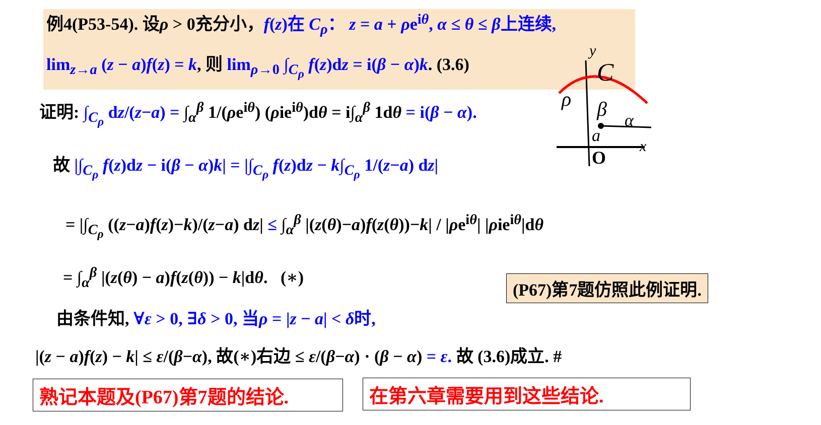例4(P53-54). 设ρ > 0充分小，f(z)在 C<sub>ρ</sub>： z = a + ρe<sup>iθ</sup>, α ≤ θ ≤ β上连续,
lim<sub>z→a</sub> (z − a)f(z) = k, 则 lim<sub>ρ→0</sub> ∫<sub>C<sub>ρ</sub></sub> f(z)dz = i(β − α)k. (3.6)
证明: ∫<sub>C<sub>ρ</sub></sub> dz/(z−a) = ∫<sub>α</sub><sup>β</sup> 1/(ρe<sup>iθ</sup>) (ρie<sup>iθ</sup>)dθ = i∫<sub>α</sub><sup>β</sup> 1dθ = i(β − α).
故 |∫<sub>C<sub>ρ</sub></sub> f(z)dz − i(β − α)k| = |∫<sub>C<sub>ρ</sub></sub> f(z)dz − k∫<sub>C<sub>ρ</sub></sub> 1/(z−a) dz|
= |∫<sub>C<sub>ρ</sub></sub> ((z−a)f(z)−k)/(z−a) dz| ≤ ∫<sub>α</sub><sup>β</sup> |(z(θ)−a)f(z(θ))−k| / |ρe<sup>iθ</sup>| |ρie<sup>iθ</sup>|dθ
= ∫<sub>α</sub><sup>β</sup> |(z(θ) − a)f(z(θ)) − k|dθ. (∗) (P67)第7题仿照此例证明.
由条件知, ∀ε > 0, ∃δ > 0, 当ρ = |z − a| < δ时,
|(z − a)f(z) − k| ≤ ε/(β−α), 故(∗)右边 ≤ ε/(β−α) · (β − α) = ε. 故 (3.6)成立. #
熟记本题及(P67)第7题的结论. 在第六章需要用到这些结论.
x
y
O
a
C
ρ
β
α